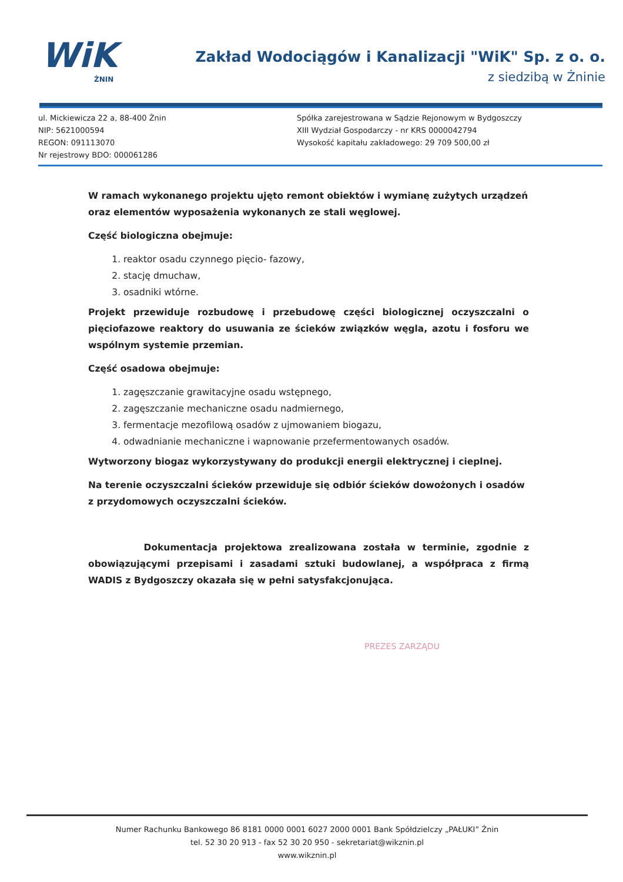WiK
ŻNIN
Zakład Wodociągów i Kanalizacji "WiK" Sp. z o. o.
z siedzibą w Żninie
ul. Mickiewicza 22 a, 88-400 Żnin
NIP: 5621000594
REGON: 091113070
Nr rejestrowy BDO: 000061286
Spółka zarejestrowana w Sądzie Rejonowym w Bydgoszczy
XIII Wydział Gospodarczy - nr KRS 0000042794
Wysokość kapitału zakładowego: 29 709 500,00 zł
W ramach wykonanego projektu ujęto remont obiektów i wymianę zużytych urządzeń oraz elementów wyposażenia wykonanych ze stali węglowej.
Część biologiczna obejmuje:
1. reaktor osadu czynnego pięcio- fazowy,
2. stację dmuchaw,
3. osadniki wtórne.
Projekt przewiduje rozbudowę i przebudowę części biologicznej oczyszczalni o pięciofazowe reaktory do usuwania ze ścieków związków węgla, azotu i fosforu we wspólnym systemie przemian.
Część osadowa obejmuje:
1. zagęszczanie grawitacyjne osadu wstępnego,
2. zagęszczanie mechaniczne osadu nadmiernego,
3. fermentacje mezofilową osadów z ujmowaniem biogazu,
4. odwadnianie mechaniczne i wapnowanie przefermentowanych osadów.
Wytworzony biogaz wykorzystywany do produkcji energii elektrycznej i cieplnej.
Na terenie oczyszczalni ścieków przewiduje się odbiór ścieków dowożonych i osadów z przydomowych oczyszczalni ścieków.
Dokumentacja projektowa zrealizowana została w terminie, zgodnie z obowiązującymi przepisami i zasadami sztuki budowlanej, a współpraca z firmą WADIS z Bydgoszczy okazała się w pełni satysfakcjonująca.
PREZES ZARZĄDU
Numer Rachunku Bankowego 86 8181 0000 0001 6027 2000 0001 Bank Spółdzielczy „PAŁUKI” Żnin
tel. 52 30 20 913 - fax 52 30 20 950 - sekretariat@wikznin.pl
www.wikznin.pl